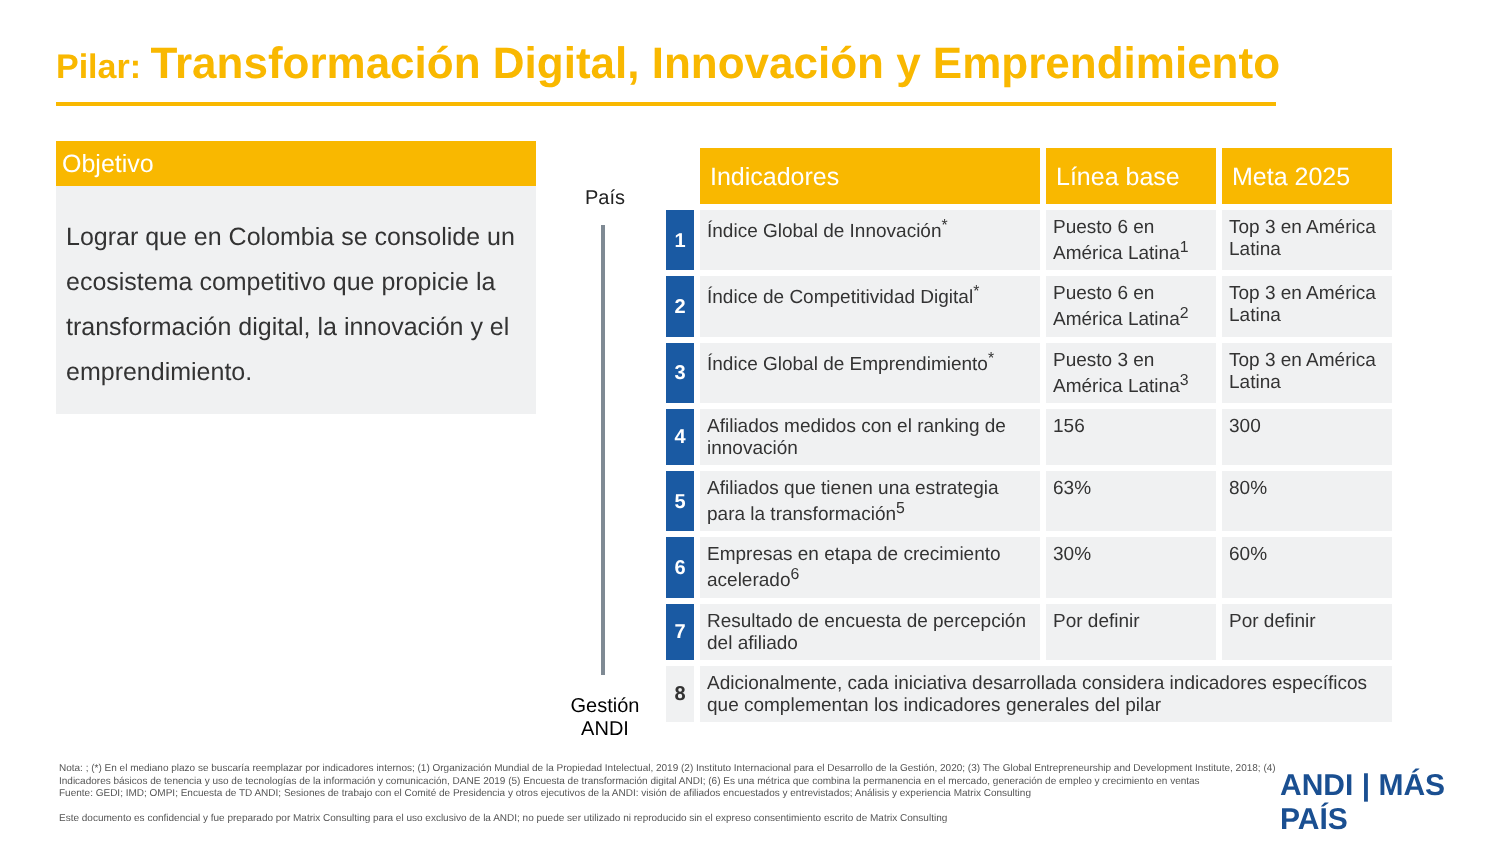Pilar: Transformación Digital, Innovación y Emprendimiento
Objetivo
Lograr que en Colombia se consolide un ecosistema competitivo que propicie la transformación digital, la innovación y el emprendimiento.
País
Gestión
ANDI
| | Indicadores | Línea base | Meta 2025 |
| 1 | Índice Global de Innovación<sup>*</sup> | Puesto 6 en América Latina<sup>1</sup> | Top 3 en América Latina |
| 2 | Índice de Competitividad Digital<sup>*</sup> | Puesto 6 en América Latina<sup>2</sup> | Top 3 en América Latina |
| 3 | Índice Global de Emprendimiento<sup>*</sup> | Puesto 3 en América Latina<sup>3</sup> | Top 3 en América Latina |
| 4 | Afiliados medidos con el ranking de innovación | 156 | 300 |
| 5 | Afiliados que tienen una estrategia para la transformación<sup>5</sup> | 63% | 80% |
| 6 | Empresas en etapa de crecimiento acelerado<sup>6</sup> | 30% | 60% |
| 7 | Resultado de encuesta de percepción del afiliado | Por definir | Por definir |
| 8 | Adicionalmente, cada iniciativa desarrollada considera indicadores específicos que complementan los indicadores generales del pilar | | |
Nota: ; (*) En el mediano plazo se buscaría reemplazar por indicadores internos; (1) Organización Mundial de la Propiedad Intelectual, 2019 (2) Instituto Internacional para el Desarrollo de la Gestión, 2020; (3) The Global Entrepreneurship and Development Institute, 2018; (4) Indicadores básicos de tenencia y uso de tecnologías de la información y comunicación, DANE 2019 (5) Encuesta de transformación digital ANDI; (6) Es una métrica que combina la permanencia en el mercado, generación de empleo y crecimiento en ventas
Fuente: GEDI; IMD; OMPI; Encuesta de TD ANDI; Sesiones de trabajo con el Comité de Presidencia y otros ejecutivos de la ANDI: visión de afiliados encuestados y entrevistados; Análisis y experiencia Matrix Consulting
Este documento es confidencial y fue preparado por Matrix Consulting para el uso exclusivo de la ANDI; no puede ser utilizado ni reproducido sin el expreso consentimiento escrito de Matrix Consulting
ANDI | MÁS PAÍS